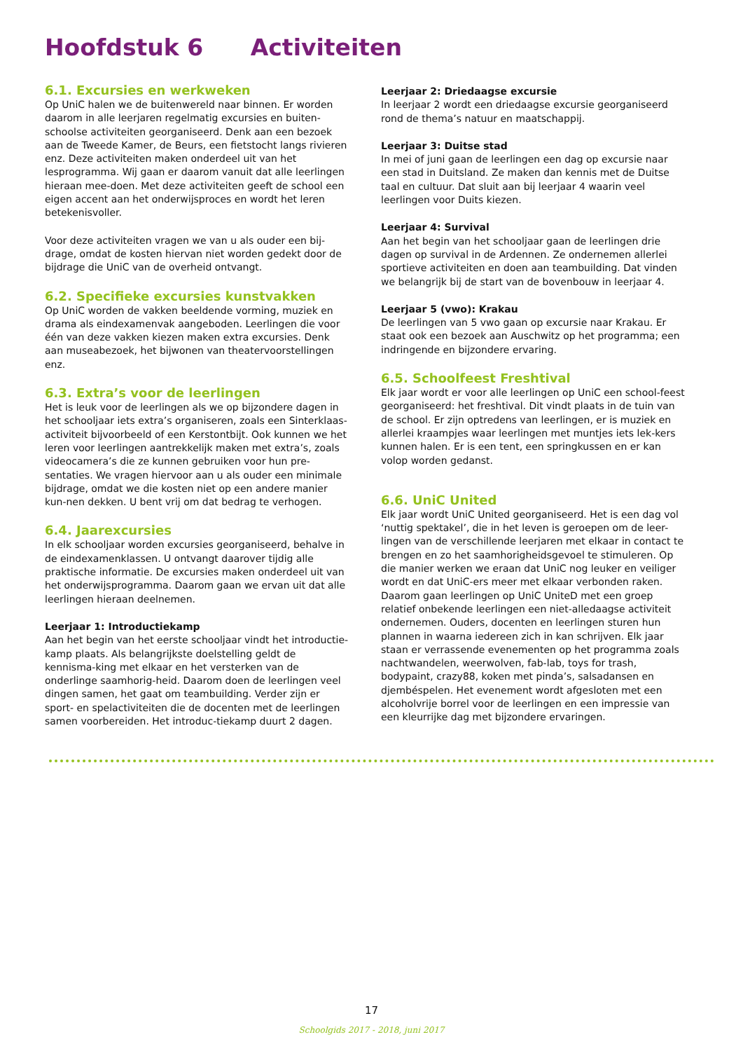Hoofdstuk 6 Activiteiten
6.1. Excursies en werkweken
Op UniC halen we de buitenwereld naar binnen. Er worden daarom in alle leerjaren regelmatig excursies en buiten-schoolse activiteiten georganiseerd. Denk aan een bezoek aan de Tweede Kamer, de Beurs, een fietstocht langs rivieren enz. Deze activiteiten maken onderdeel uit van het lesprogramma. Wij gaan er daarom vanuit dat alle leerlingen hieraan mee-doen. Met deze activiteiten geeft de school een eigen accent aan het onderwijsproces en wordt het leren betekenisvoller.
Voor deze activiteiten vragen we van u als ouder een bij-drage, omdat de kosten hiervan niet worden gedekt door de bijdrage die UniC van de overheid ontvangt.
6.2. Specifieke excursies kunstvakken
Op UniC worden de vakken beeldende vorming, muziek en drama als eindexamenvak aangeboden. Leerlingen die voor één van deze vakken kiezen maken extra excursies. Denk aan museabezoek, het bijwonen van theatervoorstellingen enz.
6.3. Extra’s voor de leerlingen
Het is leuk voor de leerlingen als we op bijzondere dagen in het schooljaar iets extra’s organiseren, zoals een Sinterklaas-activiteit bijvoorbeeld of een Kerstontbijt. Ook kunnen we het leren voor leerlingen aantrekkelijk maken met extra’s, zoals videocamera’s die ze kunnen gebruiken voor hun pre-sentaties. We vragen hiervoor aan u als ouder een minimale bijdrage, omdat we die kosten niet op een andere manier kun-nen dekken. U bent vrij om dat bedrag te verhogen.
6.4. Jaarexcursies
In elk schooljaar worden excursies georganiseerd, behalve in de eindexamenklassen. U ontvangt daarover tijdig alle praktische informatie. De excursies maken onderdeel uit van het onderwijsprogramma. Daarom gaan we ervan uit dat alle leerlingen hieraan deelnemen.
Leerjaar 1: Introductiekamp
Aan het begin van het eerste schooljaar vindt het introductie-kamp plaats. Als belangrijkste doelstelling geldt de kennisma-king met elkaar en het versterken van de onderlinge saamhorig-heid. Daarom doen de leerlingen veel dingen samen, het gaat om teambuilding. Verder zijn er sport- en spelactiviteiten die de docenten met de leerlingen samen voorbereiden. Het introduc-tiekamp duurt 2 dagen.
Leerjaar 2: Driedaagse excursie
In leerjaar 2 wordt een driedaagse excursie georganiseerd rond de thema’s natuur en maatschappij.
Leerjaar 3: Duitse stad
In mei of juni gaan de leerlingen een dag op excursie naar een stad in Duitsland. Ze maken dan kennis met de Duitse taal en cultuur. Dat sluit aan bij leerjaar 4 waarin veel leerlingen voor Duits kiezen.
Leerjaar 4: Survival
Aan het begin van het schooljaar gaan de leerlingen drie dagen op survival in de Ardennen. Ze ondernemen allerlei sportieve activiteiten en doen aan teambuilding. Dat vinden we belangrijk bij de start van de bovenbouw in leerjaar 4.
Leerjaar 5 (vwo): Krakau
De leerlingen van 5 vwo gaan op excursie naar Krakau. Er staat ook een bezoek aan Auschwitz op het programma; een indringende en bijzondere ervaring.
6.5. Schoolfeest Freshtival
Elk jaar wordt er voor alle leerlingen op UniC een school-feest georganiseerd: het freshtival. Dit vindt plaats in de tuin van de school. Er zijn optredens van leerlingen, er is muziek en allerlei kraampjes waar leerlingen met muntjes iets lek-kers kunnen halen. Er is een tent, een springkussen en er kan volop worden gedanst.
6.6. UniC United
Elk jaar wordt UniC United georganiseerd. Het is een dag vol ‘nuttig spektakel’, die in het leven is geroepen om de leer-lingen van de verschillende leerjaren met elkaar in contact te brengen en zo het saamhorigheidsgevoel te stimuleren. Op die manier werken we eraan dat UniC nog leuker en veiliger wordt en dat UniC-ers meer met elkaar verbonden raken. Daarom gaan leerlingen op UniC UniteD met een groep relatief onbekende leerlingen een niet-alledaagse activiteit ondernemen. Ouders, docenten en leerlingen sturen hun plannen in waarna iedereen zich in kan schrijven. Elk jaar staan er verrassende evenementen op het programma zoals nachtwandelen, weerwolven, fab-lab, toys for trash, bodypaint, crazy88, koken met pinda’s, salsadansen en djembéspelen. Het evenement wordt afgesloten met een alcoholvrije borrel voor de leerlingen en een impressie van een kleurrijke dag met bijzondere ervaringen.
17
Schoolgids 2017 - 2018, juni 2017